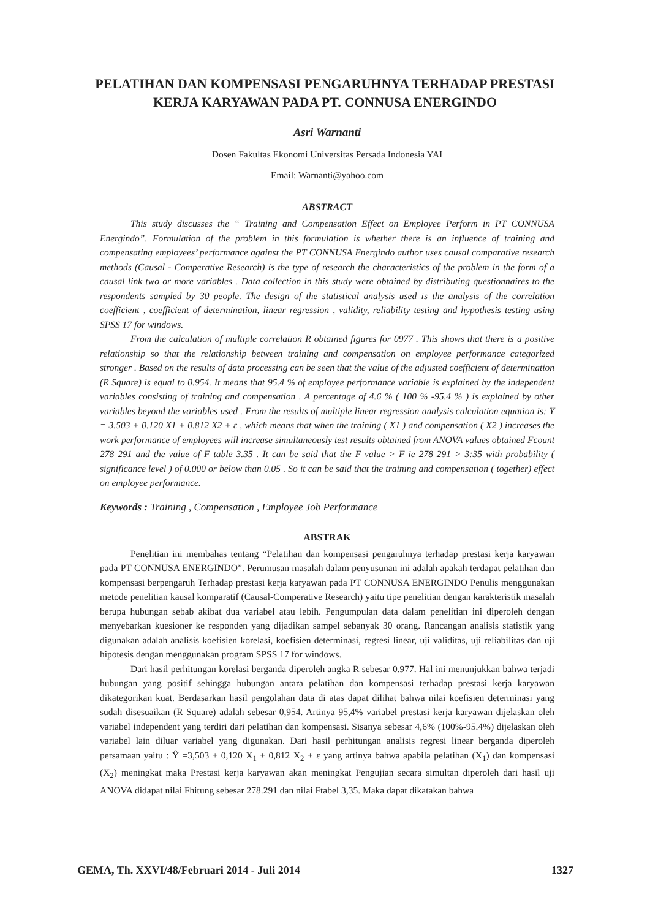PELATIHAN DAN KOMPENSASI PENGARUHNYA TERHADAP PRESTASI
KERJA KARYAWAN PADA PT. CONNUSA ENERGINDO
Asri Warnanti
Dosen Fakultas Ekonomi Universitas Persada Indonesia YAI
Email: Warnanti@yahoo.com
ABSTRACT
This study discusses the “ Training and Compensation Effect on Employee Perform in PT CONNUSA Energindo”. Formulation of the problem in this formulation is whether there is an influence of training and compensating employees’ performance against the PT CONNUSA Energindo author uses causal comparative research methods (Causal - Comperative Research) is the type of research the characteristics of the problem in the form of a causal link two or more variables . Data collection in this study were obtained by distributing questionnaires to the respondents sampled by 30 people. The design of the statistical analysis used is the analysis of the correlation coefficient , coefficient of determination, linear regression , validity, reliability testing and hypothesis testing using SPSS 17 for windows.
From the calculation of multiple correlation R obtained figures for 0977 . This shows that there is a positive relationship so that the relationship between training and compensation on employee performance categorized stronger . Based on the results of data processing can be seen that the value of the adjusted coefficient of determination (R Square) is equal to 0.954. It means that 95.4 % of employee performance variable is explained by the independent variables consisting of training and compensation . A percentage of 4.6 % ( 100 % -95.4 % ) is explained by other variables beyond the variables used . From the results of multiple linear regression analysis calculation equation is: Y = 3.503 + 0.120 X1 + 0.812 X2 + ε , which means that when the training ( X1 ) and compensation ( X2 ) increases the work performance of employees will increase simultaneously test results obtained from ANOVA values obtained Fcount 278 291 and the value of F table 3.35 . It can be said that the F value > F ie 278 291 > 3:35 with probability ( significance level ) of 0.000 or below than 0.05 . So it can be said that the training and compensation ( together) effect on employee performance.
Keywords : Training , Compensation , Employee Job Performance
ABSTRAK
Penelitian ini membahas tentang “Pelatihan dan kompensasi pengaruhnya terhadap prestasi kerja karyawan pada PT CONNUSA ENERGINDO”. Perumusan masalah dalam penyusunan ini adalah apakah terdapat pelatihan dan kompensasi berpengaruh Terhadap prestasi kerja karyawan pada PT CONNUSA ENERGINDO Penulis menggunakan metode penelitian kausal komparatif (Causal-Comperative Research) yaitu tipe penelitian dengan karakteristik masalah berupa hubungan sebab akibat dua variabel atau lebih. Pengumpulan data dalam penelitian ini diperoleh dengan menyebarkan kuesioner ke responden yang dijadikan sampel sebanyak 30 orang. Rancangan analisis statistik yang digunakan adalah analisis koefisien korelasi, koefisien determinasi, regresi linear, uji validitas, uji reliabilitas dan uji hipotesis dengan menggunakan program SPSS 17 for windows.
Dari hasil perhitungan korelasi berganda diperoleh angka R sebesar 0.977. Hal ini menunjukkan bahwa terjadi hubungan yang positif sehingga hubungan antara pelatihan dan kompensasi terhadap prestasi kerja karyawan dikategorikan kuat. Berdasarkan hasil pengolahan data di atas dapat dilihat bahwa nilai koefisien determinasi yang sudah disesuaikan (R Square) adalah sebesar 0,954. Artinya 95,4% variabel prestasi kerja karyawan dijelaskan oleh variabel independent yang terdiri dari pelatihan dan kompensasi. Sisanya sebesar 4,6% (100%-95.4%) dijelaskan oleh variabel lain diluar variabel yang digunakan. Dari hasil perhitungan analisis regresi linear berganda diperoleh persamaan yaitu : Ŷ =3,503 + 0,120 X<sub>1</sub> + 0,812 X<sub>2</sub> + ε yang artinya bahwa apabila pelatihan (X<sub>1</sub>) dan kompensasi (X<sub>2</sub>) meningkat maka Prestasi kerja karyawan akan meningkat Pengujian secara simultan diperoleh dari hasil uji ANOVA didapat nilai Fhitung sebesar 278.291 dan nilai Ftabel 3,35. Maka dapat dikatakan bahwa
GEMA, Th. XXVI/48/Februari 2014 - Juli 2014 1327